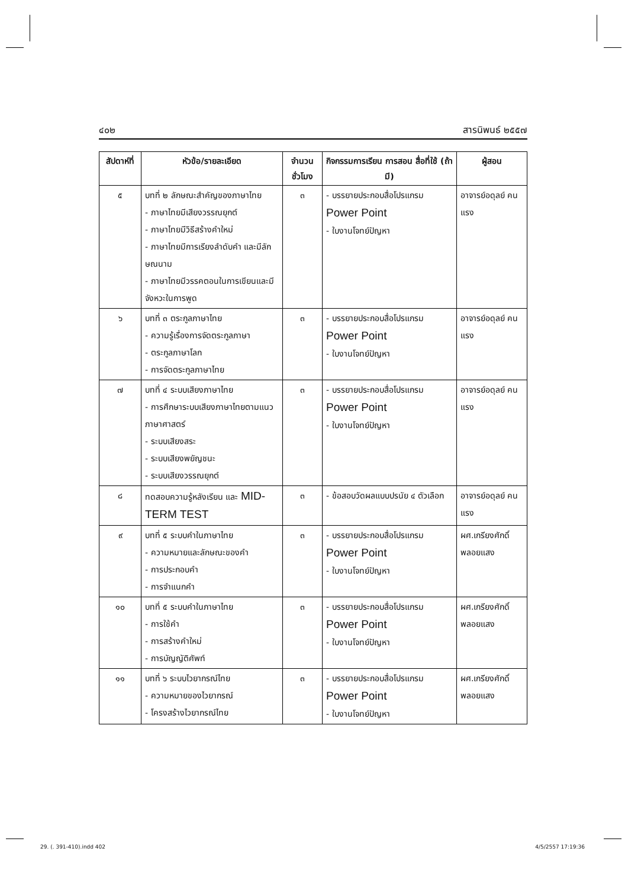๔๐๒ สารนิพนธ์ ๒๕๕๗
| สัปดาห์ที่ | หัวข้อ/รายละเอียด | จำนวน ชั่วโมง | กิจกรรมการเรียน การสอน สื่อที่ใช้ (ถ้ามี) | ผู้สอน |
| --- | --- | --- | --- | --- |
| ๕ | บทที่ ๒ ลักษณะสำคัญของภาษาไทย - ภาษาไทยมีเสียงวรรณยุกต์ - ภาษาไทยมีวิธีสร้างคำใหม่ - ภาษาไทยมีการเรียงลำดับคำ และมีลักษณนาม - ภาษาไทยมีวรรคตอนในการเขียนและมีจังหวะในการพูด | ๓ | - บรรยายประกอบสื่อโปรแกรม Power Point - ใบงานโจทย์ปัญหา | อาจารย์อดุลย์ คนแรง |
| ๖ | บทที่ ๓ ตระกูลภาษาไทย - ความรู้เรื่องการจัดตระกูลภาษา - ตระกูลภาษาโลก - การจัดตระกูลภาษาไทย | ๓ | - บรรยายประกอบสื่อโปรแกรม Power Point - ใบงานโจทย์ปัญหา | อาจารย์อดุลย์ คนแรง |
| ๗ | บทที่ ๔ ระบบเสียงภาษาไทย - การศึกษาระบบเสียงภาษาไทยตามแนวภาษาศาสตร์ - ระบบเสียงสระ - ระบบเสียงพยัญชนะ - ระบบเสียงวรรณยุกต์ | ๓ | - บรรยายประกอบสื่อโปรแกรม Power Point - ใบงานโจทย์ปัญหา | อาจารย์อดุลย์ คนแรง |
| ๘ | ทดสอบความรู้หลังเรียน และ MID-TERM TEST | ๓ | - ข้อสอบวัดผลแบบปรนัย ๔ ตัวเลือก | อาจารย์อดุลย์ คนแรง |
| ๙ | บทที่ ๕ ระบบคำในภาษาไทย - ความหมายและลักษณะของคำ - การประกอบคำ - การจำแนกคำ | ๓ | - บรรยายประกอบสื่อโปรแกรม Power Point - ใบงานโจทย์ปัญหา | ผศ.เกรียงศักดิ์ พลอยแสง |
| ๑๐ | บทที่ ๕ ระบบคำในภาษาไทย - การใช้คำ - การสร้างคำใหม่ - การบัญญัติศัพท์ | ๓ | - บรรยายประกอบสื่อโปรแกรม Power Point - ใบงานโจทย์ปัญหา | ผศ.เกรียงศักดิ์ พลอยแสง |
| ๑๑ | บทที่ ๖ ระบบไวยากรณ์ไทย - ความหมายของไวยากรณ์ - โครงสร้างไวยากรณ์ไทย | ๓ | - บรรยายประกอบสื่อโปรแกรม Power Point - ใบงานโจทย์ปัญหา | ผศ.เกรียงศักดิ์ พลอยแสง |
29. (. 391-410).indd 402 4/5/2557 17:19:36